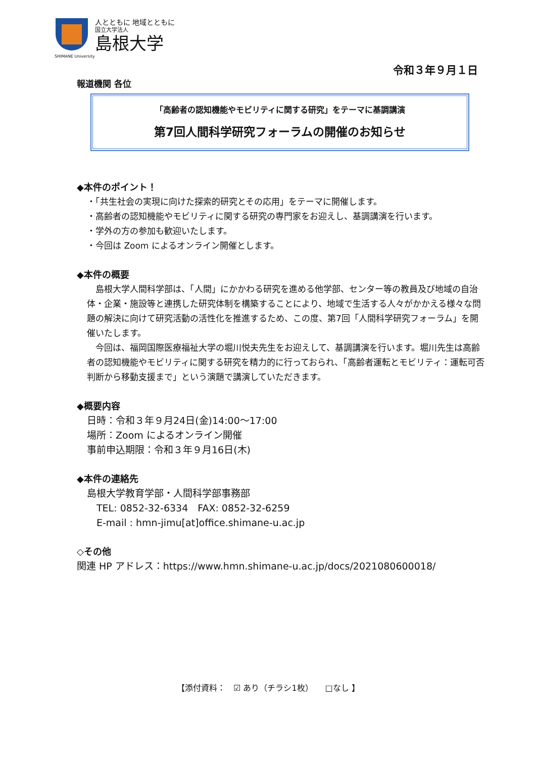人とともに 地域とともに
国立大学法人
島根大学
SHIMANE University
令和３年９月１日
報道機関 各位
「高齢者の認知機能やモビリティに関する研究」をテーマに基調講演
第7回人間科学研究フォーラムの開催のお知らせ
◆本件のポイント！
・「共生社会の実現に向けた探索的研究とその応用」をテーマに開催します。
・高齢者の認知機能やモビリティに関する研究の専門家をお迎えし、基調講演を行います。
・学外の方の参加も歓迎いたします。
・今回は Zoom によるオンライン開催とします。
◆本件の概要
　島根大学人間科学部は、「人間」にかかわる研究を進める他学部、センター等の教員及び地域の自治体・企業・施設等と連携した研究体制を構築することにより、地域で生活する人々がかかえる様々な問題の解決に向けて研究活動の活性化を推進するため、この度、第7回「人間科学研究フォーラム」を開催いたします。
　今回は、福岡国際医療福祉大学の堀川悦夫先生をお迎えして、基調講演を行います。堀川先生は高齢者の認知機能やモビリティに関する研究を精力的に行っておられ、「高齢者運転とモビリティ：運転可否判断から移動支援まで」という演題で講演していただきます。
◆概要内容
日時：令和３年９月24日(金)14:00～17:00
場所：Zoom によるオンライン開催
事前申込期限：令和３年９月16日(木)
◆本件の連絡先
島根大学教育学部・人間科学部事務部
　TEL: 0852-32-6334　FAX: 0852-32-6259
　E-mail : hmn-jimu[at]office.shimane-u.ac.jp
◇その他
関連 HP アドレス：https://www.hmn.shimane-u.ac.jp/docs/2021080600018/
【添付資料：　☑ あり（チラシ1枚）　　□なし 】